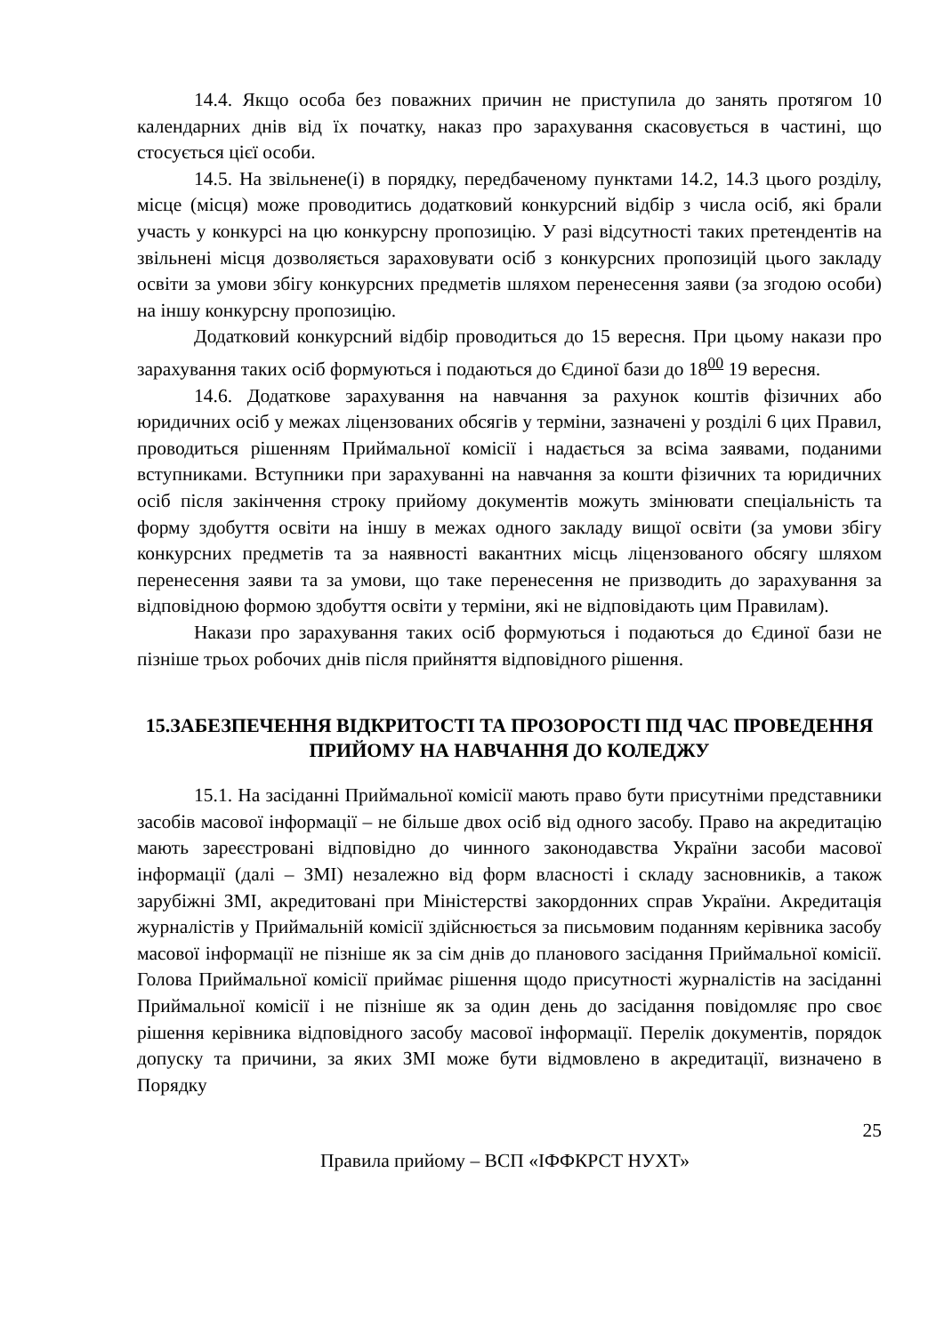14.4. Якщо особа без поважних причин не приступила до занять протягом 10 календарних днів від їх початку, наказ про зарахування скасовується в частині, що стосується цієї особи.
14.5. На звільнене(і) в порядку, передбаченому пунктами 14.2, 14.3 цього розділу, місце (місця) може проводитись додатковий конкурсний відбір з числа осіб, які брали участь у конкурсі на цю конкурсну пропозицію. У разі відсутності таких претендентів на звільнені місця дозволяється зараховувати осіб з конкурсних пропозицій цього закладу освіти за умови збігу конкурсних предметів шляхом перенесення заяви (за згодою особи) на іншу конкурсну пропозицію.
Додатковий конкурсний відбір проводиться до 15 вересня. При цьому накази про зарахування таких осіб формуються і подаються до Єдиної бази до 18<sup>00</sup> 19 вересня.
14.6. Додаткове зарахування на навчання за рахунок коштів фізичних або юридичних осіб у межах ліцензованих обсягів у терміни, зазначені у розділі 6 цих Правил, проводиться рішенням Приймальної комісії і надається за всіма заявами, поданими вступниками. Вступники при зарахуванні на навчання за кошти фізичних та юридичних осіб після закінчення строку прийому документів можуть змінювати спеціальність та форму здобуття освіти на іншу в межах одного закладу вищої освіти (за умови збігу конкурсних предметів та за наявності вакантних місць ліцензованого обсягу шляхом перенесення заяви та за умови, що таке перенесення не призводить до зарахування за відповідною формою здобуття освіти у терміни, які не відповідають цим Правилам).
Накази про зарахування таких осіб формуються і подаються до Єдиної бази не пізніше трьох робочих днів після прийняття відповідного рішення.
15.ЗАБЕЗПЕЧЕННЯ ВІДКРИТОСТІ ТА ПРОЗОРОСТІ ПІД ЧАС ПРОВЕДЕННЯ ПРИЙОМУ НА НАВЧАННЯ ДО КОЛЕДЖУ
15.1. На засіданні Приймальної комісії мають право бути присутніми представники засобів масової інформації – не більше двох осіб від одного засобу. Право на акредитацію мають зареєстровані відповідно до чинного законодавства України засоби масової інформації (далі – ЗМІ) незалежно від форм власності і складу засновників, а також зарубіжні ЗМІ, акредитовані при Міністерстві закордонних справ України. Акредитація журналістів у Приймальній комісії здійснюється за письмовим поданням керівника засобу масової інформації не пізніше як за сім днів до планового засідання Приймальної комісії. Голова Приймальної комісії приймає рішення щодо присутності журналістів на засіданні Приймальної комісії і не пізніше як за один день до засідання повідомляє про своє рішення керівника відповідного засобу масової інформації. Перелік документів, порядок допуску та причини, за яких ЗМІ може бути відмовлено в акредитації, визначено в Порядку
25
Правила прийому – ВСП «ІФФКРСТ НУХТ»